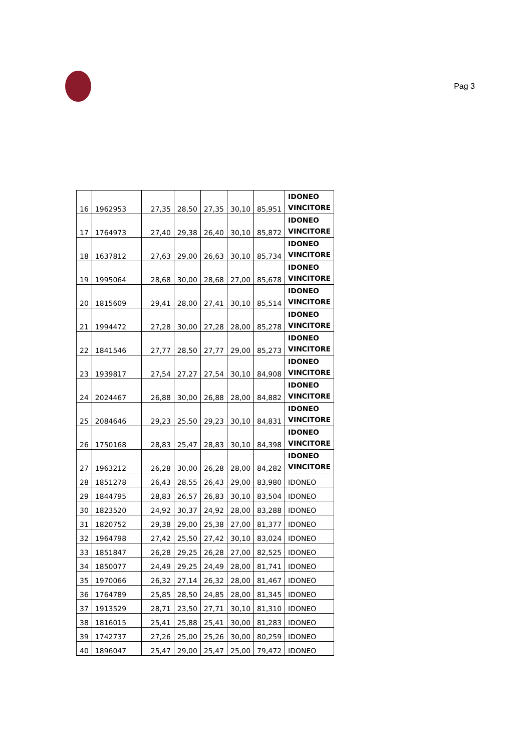Pag 3
| 16 | 1962953 | 27,35 | 28,50 | 27,35 | 30,10 | 85,951 | IDONEO VINCITORE |
| 17 | 1764973 | 27,40 | 29,38 | 26,40 | 30,10 | 85,872 | IDONEO VINCITORE |
| 18 | 1637812 | 27,63 | 29,00 | 26,63 | 30,10 | 85,734 | IDONEO VINCITORE |
| 19 | 1995064 | 28,68 | 30,00 | 28,68 | 27,00 | 85,678 | IDONEO VINCITORE |
| 20 | 1815609 | 29,41 | 28,00 | 27,41 | 30,10 | 85,514 | IDONEO VINCITORE |
| 21 | 1994472 | 27,28 | 30,00 | 27,28 | 28,00 | 85,278 | IDONEO VINCITORE |
| 22 | 1841546 | 27,77 | 28,50 | 27,77 | 29,00 | 85,273 | IDONEO VINCITORE |
| 23 | 1939817 | 27,54 | 27,27 | 27,54 | 30,10 | 84,908 | IDONEO VINCITORE |
| 24 | 2024467 | 26,88 | 30,00 | 26,88 | 28,00 | 84,882 | IDONEO VINCITORE |
| 25 | 2084646 | 29,23 | 25,50 | 29,23 | 30,10 | 84,831 | IDONEO VINCITORE |
| 26 | 1750168 | 28,83 | 25,47 | 28,83 | 30,10 | 84,398 | IDONEO VINCITORE |
| 27 | 1963212 | 26,28 | 30,00 | 26,28 | 28,00 | 84,282 | IDONEO VINCITORE |
| 28 | 1851278 | 26,43 | 28,55 | 26,43 | 29,00 | 83,980 | IDONEO |
| 29 | 1844795 | 28,83 | 26,57 | 26,83 | 30,10 | 83,504 | IDONEO |
| 30 | 1823520 | 24,92 | 30,37 | 24,92 | 28,00 | 83,288 | IDONEO |
| 31 | 1820752 | 29,38 | 29,00 | 25,38 | 27,00 | 81,377 | IDONEO |
| 32 | 1964798 | 27,42 | 25,50 | 27,42 | 30,10 | 83,024 | IDONEO |
| 33 | 1851847 | 26,28 | 29,25 | 26,28 | 27,00 | 82,525 | IDONEO |
| 34 | 1850077 | 24,49 | 29,25 | 24,49 | 28,00 | 81,741 | IDONEO |
| 35 | 1970066 | 26,32 | 27,14 | 26,32 | 28,00 | 81,467 | IDONEO |
| 36 | 1764789 | 25,85 | 28,50 | 24,85 | 28,00 | 81,345 | IDONEO |
| 37 | 1913529 | 28,71 | 23,50 | 27,71 | 30,10 | 81,310 | IDONEO |
| 38 | 1816015 | 25,41 | 25,88 | 25,41 | 30,00 | 81,283 | IDONEO |
| 39 | 1742737 | 27,26 | 25,00 | 25,26 | 30,00 | 80,259 | IDONEO |
| 40 | 1896047 | 25,47 | 29,00 | 25,47 | 25,00 | 79,472 | IDONEO |